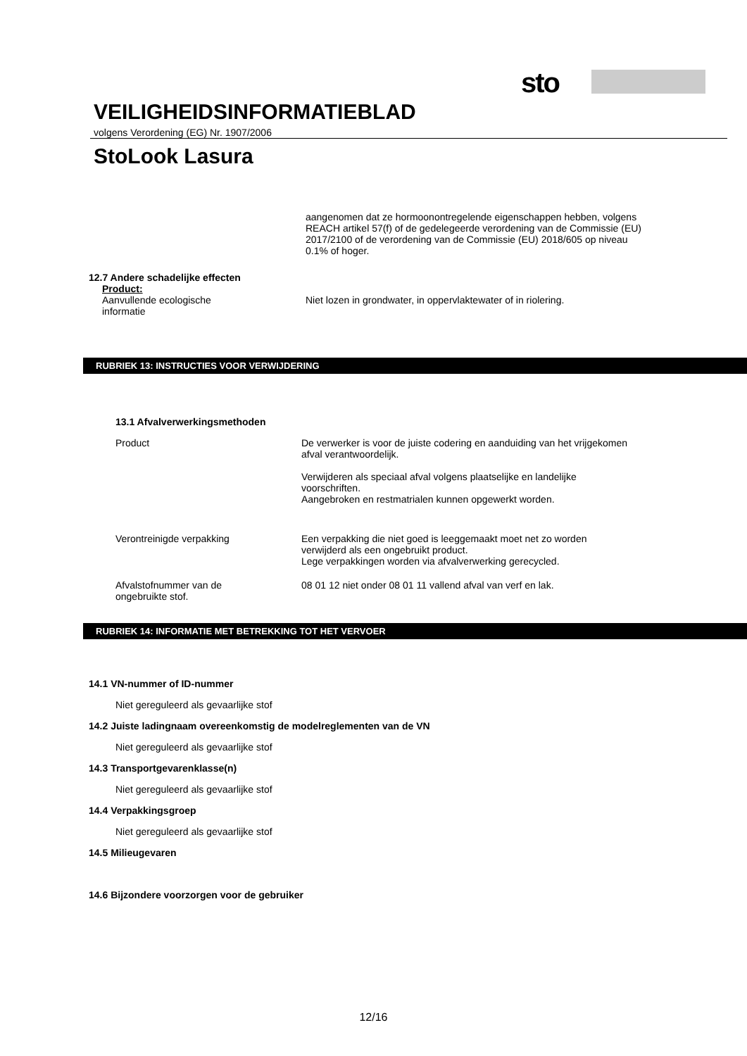sto
VEILIGHEIDSINFORMATIEBLAD
volgens Verordening (EG) Nr. 1907/2006
StoLook Lasura
aangenomen dat ze hormoonontregelende eigenschappen hebben, volgens REACH artikel 57(f) of de gedelegeerde verordening van de Commissie (EU) 2017/2100 of de verordening van de Commissie (EU) 2018/605 op niveau 0.1% of hoger.
12.7 Andere schadelijke effecten
Product:
Aanvullende ecologische
informatie
Niet lozen in grondwater, in oppervlaktewater of in riolering.
RUBRIEK 13: INSTRUCTIES VOOR VERWIJDERING
13.1 Afvalverwerkingsmethoden
Product De verwerker is voor de juiste codering en aanduiding van het vrijgekomen afval verantwoordelijk.
Verwijderen als speciaal afval volgens plaatselijke en landelijke voorschriften.
Aangebroken en restmatrialen kunnen opgewerkt worden.
Verontreinigde verpakking Een verpakking die niet goed is leeggemaakt moet net zo worden verwijderd als een ongebruikt product.
Lege verpakkingen worden via afvalverwerking gerecycled.
Afvalstofnummer van de
ongebruikte stof.
08 01 12 niet onder 08 01 11 vallend afval van verf en lak.
RUBRIEK 14: INFORMATIE MET BETREKKING TOT HET VERVOER
14.1 VN-nummer of ID-nummer
Niet gereguleerd als gevaarlijke stof
14.2 Juiste ladingnaam overeenkomstig de modelreglementen van de VN
Niet gereguleerd als gevaarlijke stof
14.3 Transportgevarenklasse(n)
Niet gereguleerd als gevaarlijke stof
14.4 Verpakkingsgroep
Niet gereguleerd als gevaarlijke stof
14.5 Milieugevaren
14.6 Bijzondere voorzorgen voor de gebruiker
12/16